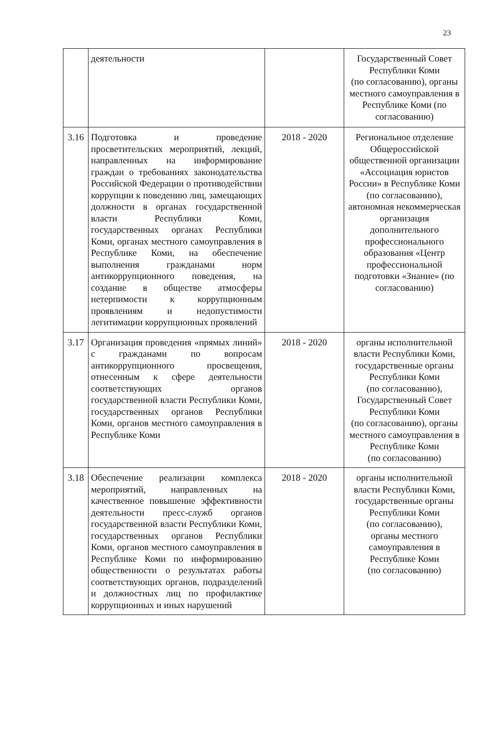23
| | деятельности | | Государственный Совет Республики Коми (по согласованию), органы местного самоуправления в Республике Коми (по согласованию) |
| 3.16 | Подготовка и проведение просветительских мероприятий, лекций, направленных на информирование граждан о требованиях законодательства Российской Федерации о противодействии коррупции к поведению лиц, замещающих должности в органах государственной власти Республики Коми, государственных органах Республики Коми, органах местного самоуправления в Республике Коми, на обеспечение выполнения гражданами норм антикоррупционного поведения, на создание в обществе атмосферы нетерпимости к коррупционным проявлениям и недопустимости легитимации коррупционных проявлений | 2018 - 2020 | Региональное отделение Общероссийской общественной организации «Ассоциация юристов России» в Республике Коми (по согласованию), автономная некоммерческая организация дополнительного профессионального образования «Центр профессиональной подготовки «Знание» (по согласованию) |
| 3.17 | Организация проведения «прямых линий» с гражданами по вопросам антикоррупционного просвещения, отнесенным к сфере деятельности соответствующих органов государственной власти Республики Коми, государственных органов Республики Коми, органов местного самоуправления в Республике Коми | 2018 - 2020 | органы исполнительной власти Республики Коми, государственные органы Республики Коми (по согласованию), Государственный Совет Республики Коми (по согласованию), органы местного самоуправления в Республике Коми (по согласованию) |
| 3.18 | Обеспечение реализации комплекса мероприятий, направленных на качественное повышение эффективности деятельности пресс-служб органов государственной власти Республики Коми, государственных органов Республики Коми, органов местного самоуправления в Республике Коми по информированию общественности о результатах работы соответствующих органов, подразделений и должностных лиц по профилактике коррупционных и иных нарушений | 2018 - 2020 | органы исполнительной власти Республики Коми, государственные органы Республики Коми (по согласованию), органы местного самоуправления в Республике Коми (по согласованию) |